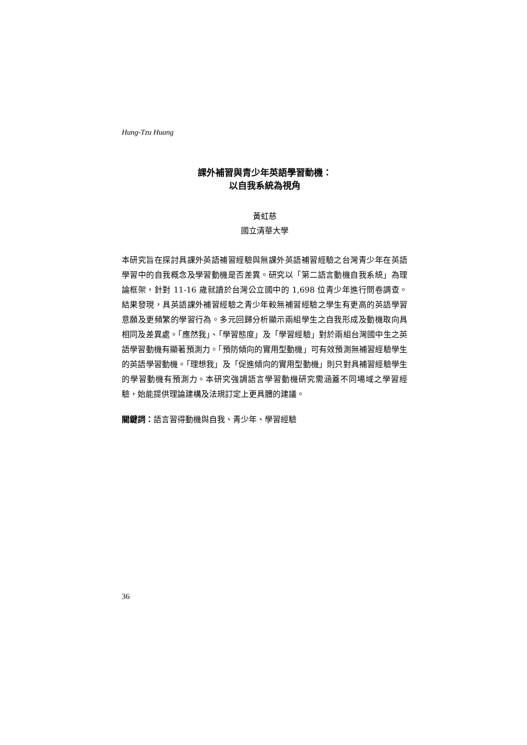Hung-Tzu Huang
課外補習與青少年英語學習動機：
以自我系統為視角
黃虹慈
國立清華大學
本研究旨在探討具課外英語補習經驗與無課外英語補習經驗之台灣青少年在英語學習中的自我概念及學習動機是否差異。研究以「第二語言動機自我系統」為理論框架，針對 11-16 歲就讀於台灣公立國中的 1,698 位青少年進行問卷調查。結果發現，具英語課外補習經驗之青少年較無補習經驗之學生有更高的英語學習意願及更頻繁的學習行為。多元回歸分析顯示兩組學生之自我形成及動機取向具相同及差異處。「應然我」、「學習態度」及「學習經驗」對於兩組台灣國中生之英語學習動機有顯著預測力。「預防傾向的實用型動機」可有效預測無補習經驗學生的英語學習動機。「理想我」及「促進傾向的實用型動機」則只對具補習經驗學生的學習動機有預測力。本研究強調語言學習動機研究需涵蓋不同場域之學習經驗，始能提供理論建構及法規訂定上更具體的建議。
關鍵詞：語言習得動機與自我、青少年、學習經驗
36